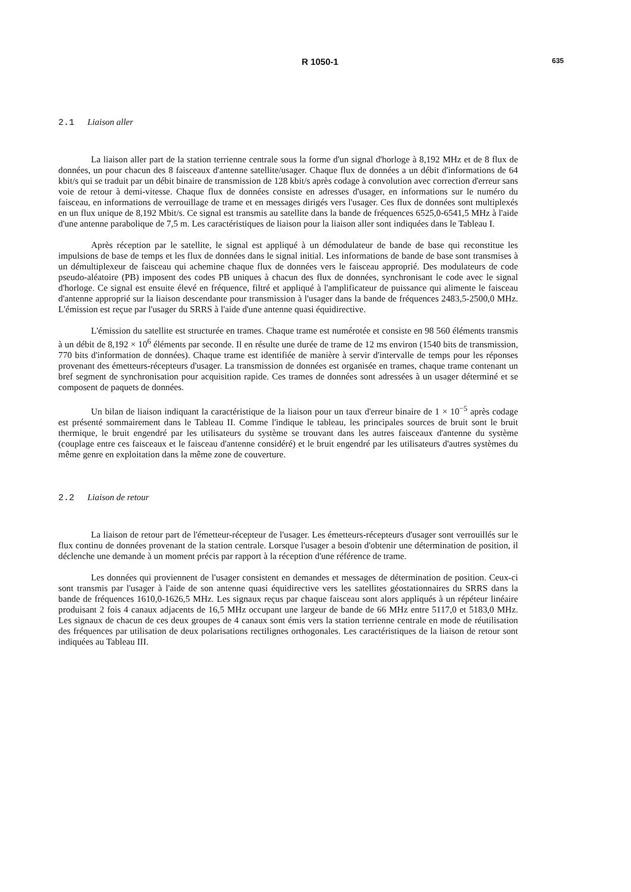R 1050-1
635
2.1 Liaison aller
La liaison aller part de la station terrienne centrale sous la forme d'un signal d'horloge à 8,192 MHz et de 8 flux de données, un pour chacun des 8 faisceaux d'antenne satellite/usager. Chaque flux de données a un débit d'informations de 64 kbit/s qui se traduit par un débit binaire de transmission de 128 kbit/s après codage à convolution avec correction d'erreur sans voie de retour à demi-vitesse. Chaque flux de données consiste en adresses d'usager, en informations sur le numéro du faisceau, en informations de verrouillage de trame et en messages dirigés vers l'usager. Ces flux de données sont multiplexés en un flux unique de 8,192 Mbit/s. Ce signal est transmis au satellite dans la bande de fréquences 6525,0-6541,5 MHz à l'aide d'une antenne parabolique de 7,5 m. Les caractéristiques de liaison pour la liaison aller sont indiquées dans le Tableau I.
Après réception par le satellite, le signal est appliqué à un démodulateur de bande de base qui reconstitue les impulsions de base de temps et les flux de données dans le signal initial. Les informations de bande de base sont transmises à un démultiplexeur de faisceau qui achemine chaque flux de données vers le faisceau approprié. Des modulateurs de code pseudo-aléatoire (PB) imposent des codes PB uniques à chacun des flux de données, synchronisant le code avec le signal d'horloge. Ce signal est ensuite élevé en fréquence, filtré et appliqué à l'amplificateur de puissance qui alimente le faisceau d'antenne approprié sur la liaison descendante pour transmission à l'usager dans la bande de fréquences 2483,5-2500,0 MHz. L'émission est reçue par l'usager du SRRS à l'aide d'une antenne quasi équidirective.
L'émission du satellite est structurée en trames. Chaque trame est numérotée et consiste en 98 560 éléments transmis à un débit de 8,192 × 10<sup>6</sup> éléments par seconde. Il en résulte une durée de trame de 12 ms environ (1540 bits de transmission, 770 bits d'information de données). Chaque trame est identifiée de manière à servir d'intervalle de temps pour les réponses provenant des émetteurs-récepteurs d'usager. La transmission de données est organisée en trames, chaque trame contenant un bref segment de synchronisation pour acquisition rapide. Ces trames de données sont adressées à un usager déterminé et se composent de paquets de données.
Un bilan de liaison indiquant la caractéristique de la liaison pour un taux d'erreur binaire de 1 × 10<sup>−5</sup> après codage est présenté sommairement dans le Tableau II. Comme l'indique le tableau, les principales sources de bruit sont le bruit thermique, le bruit engendré par les utilisateurs du système se trouvant dans les autres faisceaux d'antenne du système (couplage entre ces faisceaux et le faisceau d'antenne considéré) et le bruit engendré par les utilisateurs d'autres systèmes du même genre en exploitation dans la même zone de couverture.
2.2 Liaison de retour
La liaison de retour part de l'émetteur-récepteur de l'usager. Les émetteurs-récepteurs d'usager sont verrouillés sur le flux continu de données provenant de la station centrale. Lorsque l'usager a besoin d'obtenir une détermination de position, il déclenche une demande à un moment précis par rapport à la réception d'une référence de trame.
Les données qui proviennent de l'usager consistent en demandes et messages de détermination de position. Ceux-ci sont transmis par l'usager à l'aide de son antenne quasi équidirective vers les satellites géostationnaires du SRRS dans la bande de fréquences 1610,0-1626,5 MHz. Les signaux reçus par chaque faisceau sont alors appliqués à un répéteur linéaire produisant 2 fois 4 canaux adjacents de 16,5 MHz occupant une largeur de bande de 66 MHz entre 5117,0 et 5183,0 MHz. Les signaux de chacun de ces deux groupes de 4 canaux sont émis vers la station terrienne centrale en mode de réutilisation des fréquences par utilisation de deux polarisations rectilignes orthogonales. Les caractéristiques de la liaison de retour sont indiquées au Tableau III.